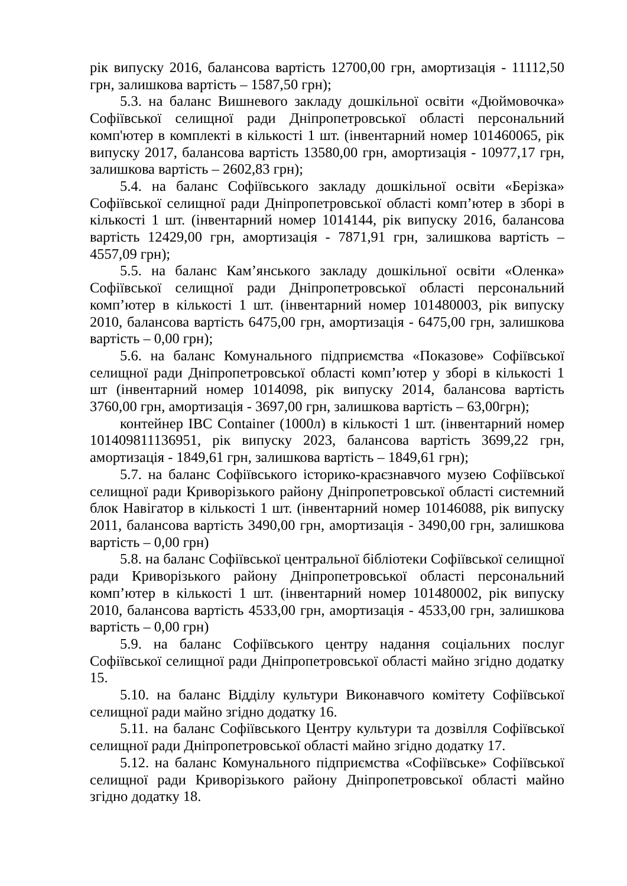рік випуску 2016, балансова вартість 12700,00 грн, амортизація - 11112,50 грн, залишкова вартість – 1587,50 грн);
5.3. на баланс Вишневого закладу дошкільної освіти «Дюймовочка» Софіївської селищної ради Дніпропетровської області персональний комп'ютер в комплекті в кількості 1 шт. (інвентарний номер 101460065, рік випуску 2017, балансова вартість 13580,00 грн, амортизація - 10977,17 грн, залишкова вартість – 2602,83 грн);
5.4. на баланс Софіївського закладу дошкільної освіти «Берізка» Софіївської селищної ради Дніпропетровської області комп’ютер в зборі в кількості 1 шт. (інвентарний номер 1014144, рік випуску 2016, балансова вартість 12429,00 грн, амортизація - 7871,91 грн, залишкова вартість – 4557,09 грн);
5.5. на баланс Кам’янського закладу дошкільної освіти «Оленка» Софіївської селищної ради Дніпропетровської області персональний комп’ютер в кількості 1 шт. (інвентарний номер 101480003, рік випуску 2010, балансова вартість 6475,00 грн, амортизація - 6475,00 грн, залишкова вартість – 0,00 грн);
5.6. на баланс Комунального підприємства «Показове» Софіївської селищної ради Дніпропетровської області комп’ютер у зборі в кількості 1 шт (інвентарний номер 1014098, рік випуску 2014, балансова вартість 3760,00 грн, амортизація - 3697,00 грн, залишкова вартість – 63,00грн);
контейнер IBC Container (1000л) в кількості 1 шт. (інвентарний номер 101409811136951, рік випуску 2023, балансова вартість 3699,22 грн, амортизація - 1849,61 грн, залишкова вартість – 1849,61 грн);
5.7. на баланс Софіївського історико-краєзнавчого музею Софіївської селищної ради Криворізького району Дніпропетровської області системний блок Навігатор в кількості 1 шт. (інвентарний номер 10146088, рік випуску 2011, балансова вартість 3490,00 грн, амортизація - 3490,00 грн, залишкова вартість – 0,00 грн)
5.8. на баланс Софіївської центральної бібліотеки Софіївської селищної ради Криворізького району Дніпропетровської області персональний комп’ютер в кількості 1 шт. (інвентарний номер 101480002, рік випуску 2010, балансова вартість 4533,00 грн, амортизація - 4533,00 грн, залишкова вартість – 0,00 грн)
5.9. на баланс Софіївського центру надання соціальних послуг Софіївської селищної ради Дніпропетровської області майно згідно додатку 15.
5.10. на баланс Відділу культури Виконавчого комітету Софіївської селищної ради майно згідно додатку 16.
5.11. на баланс Софіївського Центру культури та дозвілля Софіївської селищної ради Дніпропетровської області майно згідно додатку 17.
5.12. на баланс Комунального підприємства «Софіївське» Софіївської селищної ради Криворізького району Дніпропетровської області майно згідно додатку 18.